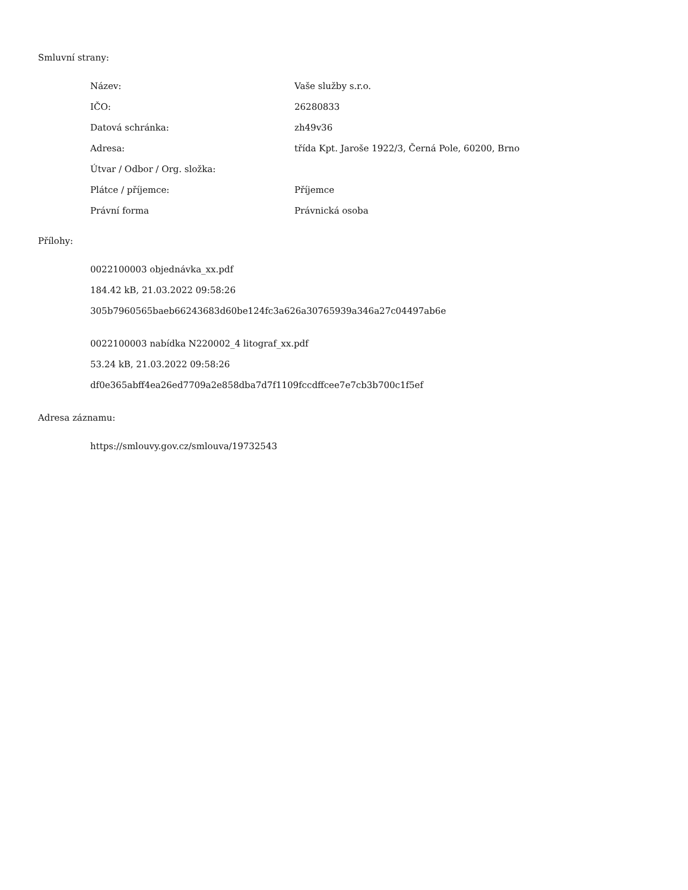Smluvní strany:
| Název: | Vaše služby s.r.o. |
| IČO: | 26280833 |
| Datová schránka: | zh49v36 |
| Adresa: | třída Kpt. Jaroše 1922/3, Černá Pole, 60200, Brno |
| Útvar / Odbor / Org. složka: | |
| Plátce / příjemce: | Příjemce |
| Právní forma | Právnická osoba |
Přílohy:
0022100003 objednávka_xx.pdf
184.42 kB, 21.03.2022 09:58:26
305b7960565baeb66243683d60be124fc3a626a30765939a346a27c04497ab6e
0022100003 nabídka N220002_4 litograf_xx.pdf
53.24 kB, 21.03.2022 09:58:26
df0e365abff4ea26ed7709a2e858dba7d7f1109fccdffcee7e7cb3b700c1f5ef
Adresa záznamu:
https://smlouvy.gov.cz/smlouva/19732543